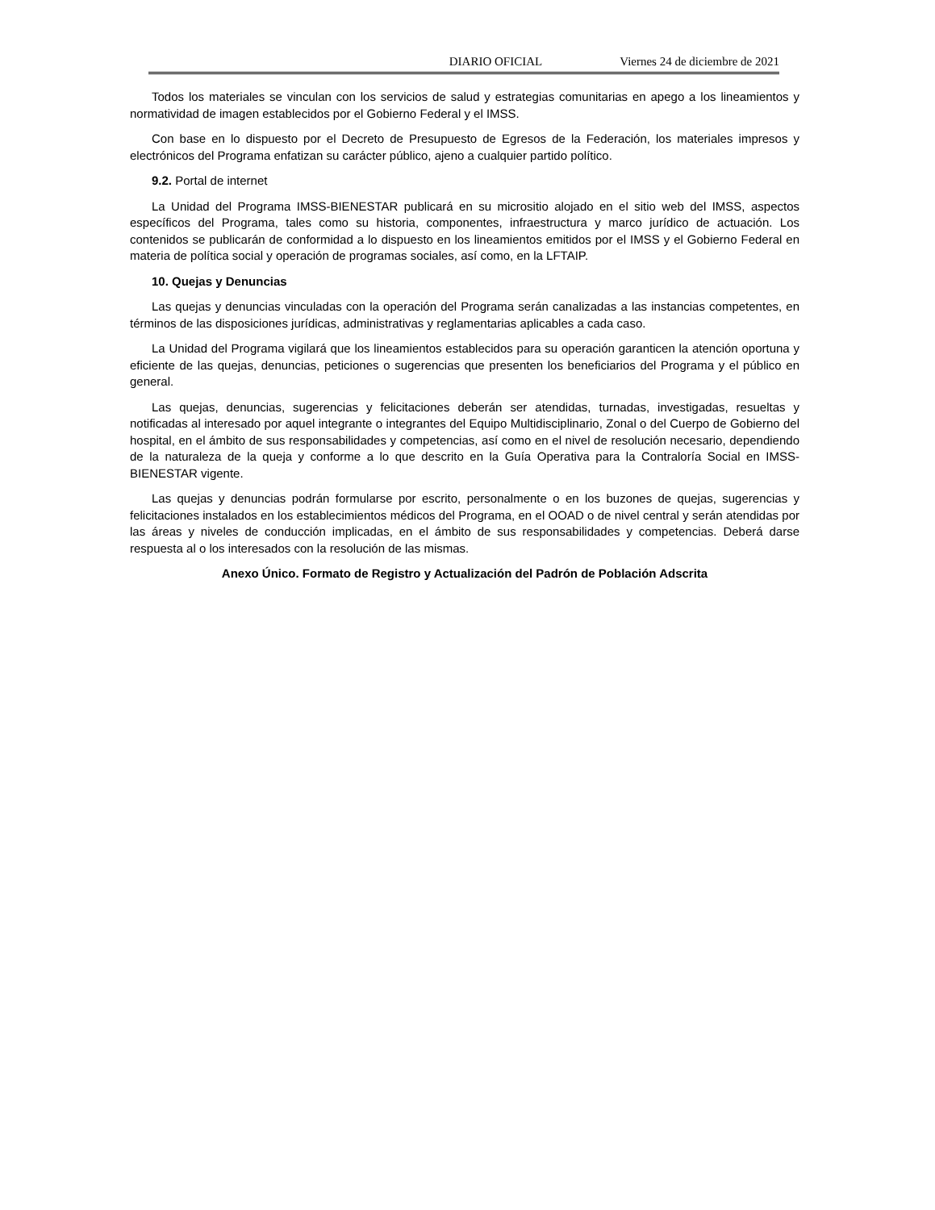DIARIO OFICIAL Viernes 24 de diciembre de 2021
Todos los materiales se vinculan con los servicios de salud y estrategias comunitarias en apego a los lineamientos y normatividad de imagen establecidos por el Gobierno Federal y el IMSS.
Con base en lo dispuesto por el Decreto de Presupuesto de Egresos de la Federación, los materiales impresos y electrónicos del Programa enfatizan su carácter público, ajeno a cualquier partido político.
9.2. Portal de internet
La Unidad del Programa IMSS-BIENESTAR publicará en su micrositio alojado en el sitio web del IMSS, aspectos específicos del Programa, tales como su historia, componentes, infraestructura y marco jurídico de actuación. Los contenidos se publicarán de conformidad a lo dispuesto en los lineamientos emitidos por el IMSS y el Gobierno Federal en materia de política social y operación de programas sociales, así como, en la LFTAIP.
10. Quejas y Denuncias
Las quejas y denuncias vinculadas con la operación del Programa serán canalizadas a las instancias competentes, en términos de las disposiciones jurídicas, administrativas y reglamentarias aplicables a cada caso.
La Unidad del Programa vigilará que los lineamientos establecidos para su operación garanticen la atención oportuna y eficiente de las quejas, denuncias, peticiones o sugerencias que presenten los beneficiarios del Programa y el público en general.
Las quejas, denuncias, sugerencias y felicitaciones deberán ser atendidas, turnadas, investigadas, resueltas y notificadas al interesado por aquel integrante o integrantes del Equipo Multidisciplinario, Zonal o del Cuerpo de Gobierno del hospital, en el ámbito de sus responsabilidades y competencias, así como en el nivel de resolución necesario, dependiendo de la naturaleza de la queja y conforme a lo que descrito en la Guía Operativa para la Contraloría Social en IMSS-BIENESTAR vigente.
Las quejas y denuncias podrán formularse por escrito, personalmente o en los buzones de quejas, sugerencias y felicitaciones instalados en los establecimientos médicos del Programa, en el OOAD o de nivel central y serán atendidas por las áreas y niveles de conducción implicadas, en el ámbito de sus responsabilidades y competencias. Deberá darse respuesta al o los interesados con la resolución de las mismas.
Anexo Único. Formato de Registro y Actualización del Padrón de Población Adscrita